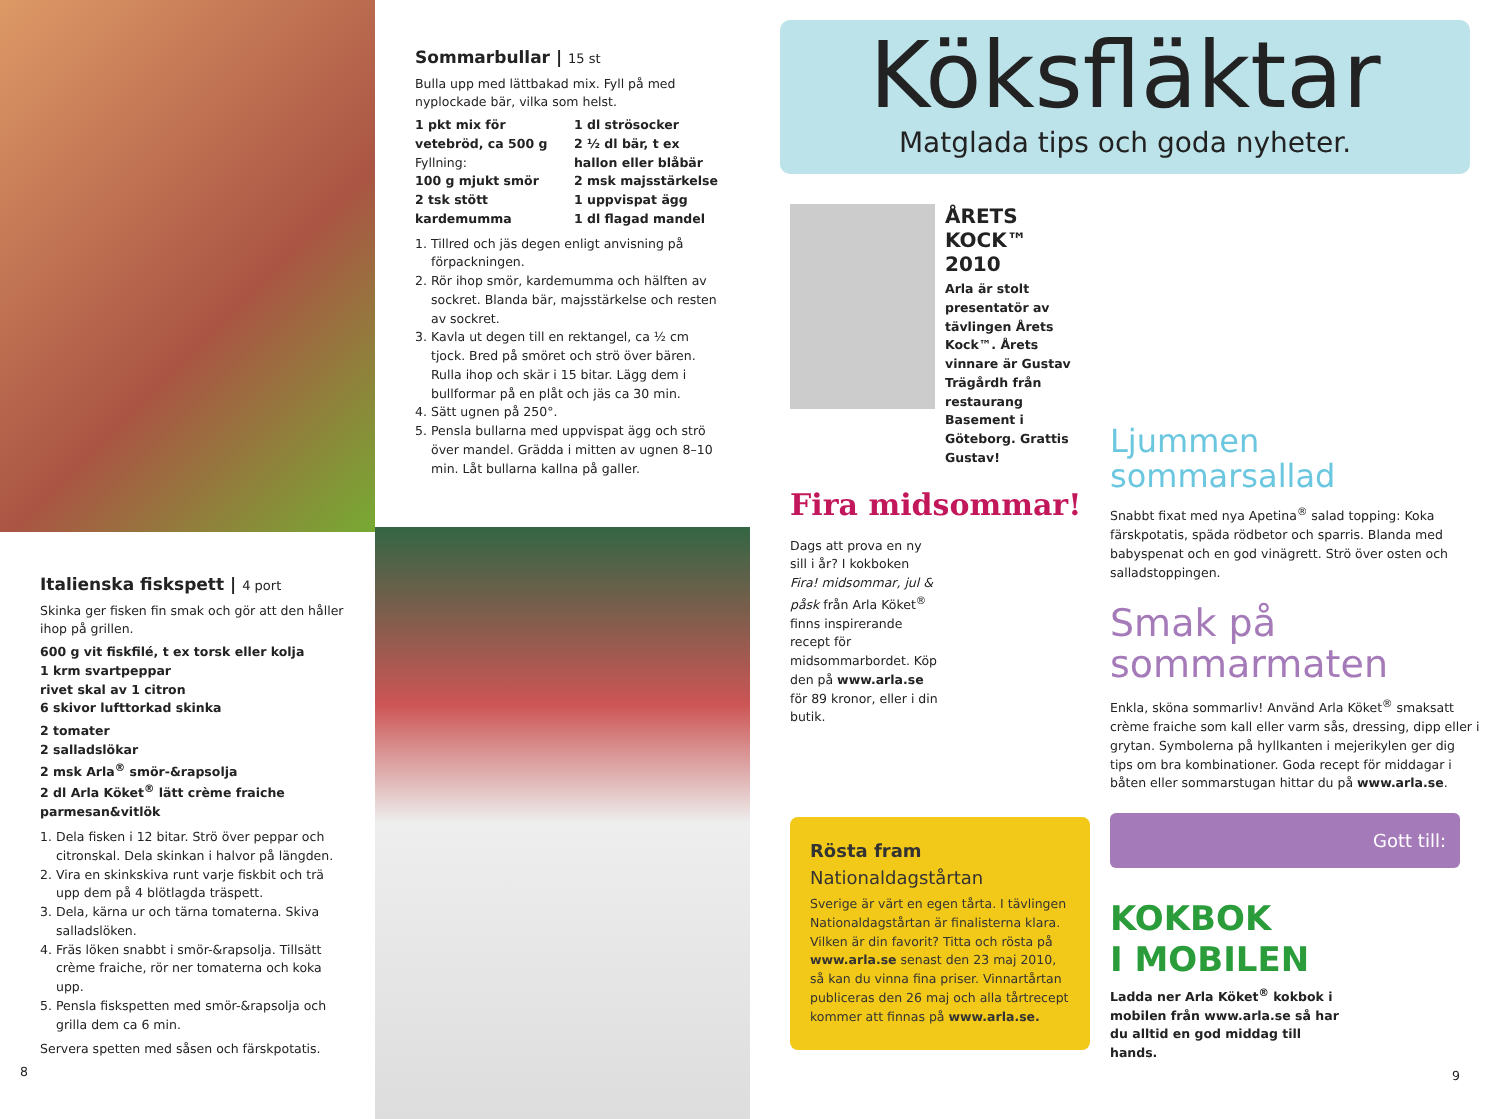Italienska fiskspett | 4 port
Skinka ger fisken fin smak och gör att den håller ihop på grillen.
600 g vit fiskfilé, t ex torsk eller kolja
1 krm svartpeppar
rivet skal av 1 citron
6 skivor lufttorkad skinka
2 tomater
2 salladslökar
2 msk Arla<sup>®</sup> smör-&rapsolja
2 dl Arla Köket<sup>®</sup> lätt crème fraiche parmesan&vitlök
1. Dela fisken i 12 bitar. Strö över peppar och citronskal. Dela skinkan i halvor på längden.
2. Vira en skinkskiva runt varje fiskbit och trä upp dem på 4 blötlagda träspett.
3. Dela, kärna ur och tärna tomaterna. Skiva salladslöken.
4. Fräs löken snabbt i smör-&rapsolja. Tillsätt crème fraiche, rör ner tomaterna och koka upp.
5. Pensla fiskspetten med smör-&rapsolja och grilla dem ca 6 min.
Servera spetten med såsen och färskpotatis.
8
Sommarbullar | 15 st
Bulla upp med lättbakad mix. Fyll på med nyplockade bär, vilka som helst.
1 pkt mix för vetebröd, ca 500 g
Fyllning:
100 g mjukt smör
2 tsk stött kardemumma
1 dl strösocker
2 ½ dl bär, t ex hallon eller blåbär
2 msk majsstärkelse
1 uppvispat ägg
1 dl flagad mandel
1. Tillred och jäs degen enligt anvisning på förpackningen.
2. Rör ihop smör, kardemumma och hälften av sockret. Blanda bär, majsstärkelse och resten av sockret.
3. Kavla ut degen till en rektangel, ca ½ cm tjock. Bred på smöret och strö över bären. Rulla ihop och skär i 15 bitar. Lägg dem i bullformar på en plåt och jäs ca 30 min.
4. Sätt ugnen på 250°.
5. Pensla bullarna med uppvispat ägg och strö över mandel. Grädda i mitten av ugnen 8–10 min. Låt bullarna kallna på galler.
Köksfläktar
Matglada tips och goda nyheter.
ÅRETS KOCK™
2010
Arla är stolt presentatör av tävlingen Årets Kock™. Årets vinnare är Gustav Trägårdh från restaurang Basement i Göteborg. Grattis Gustav!
Fira midsommar!
Dags att prova en ny sill i år? I kokboken Fira! midsommar, jul & påsk från Arla Köket<sup>®</sup> finns inspirerande recept för midsommarbordet. Köp den på www.arla.se för 89 kronor, eller i din butik.
Rösta fram Nationaldagstårtan
Sverige är värt en egen tårta. I tävlingen Nationaldagstårtan är finalisterna klara. Vilken är din favorit? Titta och rösta på www.arla.se senast den 23 maj 2010, så kan du vinna fina priser. Vinnartårtan publiceras den 26 maj och alla tårtrecept kommer att finnas på www.arla.se.
Ljummen
sommarsallad
Snabbt fixat med nya Apetina<sup>®</sup> salad topping: Koka färskpotatis, späda rödbetor och sparris. Blanda med babyspenat och en god vinägrett. Strö över osten och salladstoppingen.
Smak på
sommarmaten
Enkla, sköna sommarliv! Använd Arla Köket<sup>®</sup> smaksatt crème fraiche som kall eller varm sås, dressing, dipp eller i grytan. Symbolerna på hyllkanten i mejerikylen ger dig tips om bra kombinationer. Goda recept för middagar i båten eller sommarstugan hittar du på www.arla.se.
Gott till:
KOKBOK
I MOBILEN
Ladda ner Arla Köket<sup>®</sup> kokbok i mobilen från www.arla.se så har du alltid en god middag till hands.
9